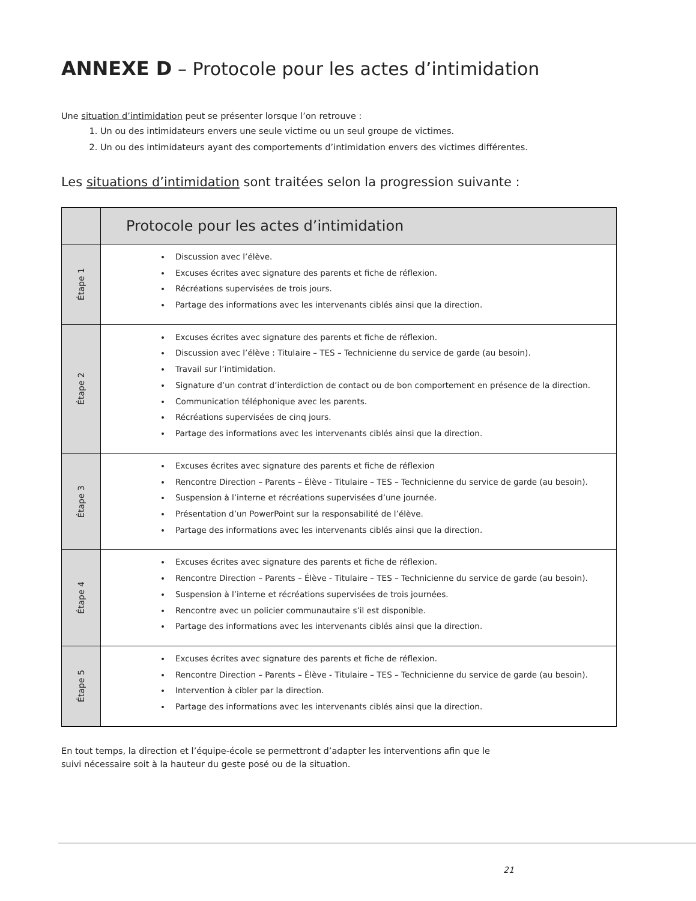ANNEXE D – Protocole pour les actes d’intimidation
Une situation d’intimidation peut se présenter lorsque l’on retrouve :
1. Un ou des intimidateurs envers une seule victime ou un seul groupe de victimes.
2. Un ou des intimidateurs ayant des comportements d’intimidation envers des victimes différentes.
Les situations d’intimidation sont traitées selon la progression suivante :
| | Protocole pour les actes d’intimidation |
| --- | --- |
| Étape 1 | Discussion avec l’élève. Excuses écrites avec signature des parents et fiche de réflexion. Récréations supervisées de trois jours. Partage des informations avec les intervenants ciblés ainsi que la direction. |
| Étape 2 | Excuses écrites avec signature des parents et fiche de réflexion. Discussion avec l’élève : Titulaire – TES – Technicienne du service de garde (au besoin). Travail sur l’intimidation. Signature d’un contrat d’interdiction de contact ou de bon comportement en présence de la direction. Communication téléphonique avec les parents. Récréations supervisées de cinq jours. Partage des informations avec les intervenants ciblés ainsi que la direction. |
| Étape 3 | Excuses écrites avec signature des parents et fiche de réflexion Rencontre Direction – Parents – Élève - Titulaire – TES – Technicienne du service de garde (au besoin). Suspension à l’interne et récréations supervisées d’une journée. Présentation d’un PowerPoint sur la responsabilité de l’élève. Partage des informations avec les intervenants ciblés ainsi que la direction. |
| Étape 4 | Excuses écrites avec signature des parents et fiche de réflexion. Rencontre Direction – Parents – Élève - Titulaire – TES – Technicienne du service de garde (au besoin). Suspension à l’interne et récréations supervisées de trois journées. Rencontre avec un policier communautaire s’il est disponible. Partage des informations avec les intervenants ciblés ainsi que la direction. |
| Étape 5 | Excuses écrites avec signature des parents et fiche de réflexion. Rencontre Direction – Parents – Élève - Titulaire – TES – Technicienne du service de garde (au besoin). Intervention à cibler par la direction. Partage des informations avec les intervenants ciblés ainsi que la direction. |
En tout temps, la direction et l’équipe-école se permettront d’adapter les interventions afin que le
suivi nécessaire soit à la hauteur du geste posé ou de la situation.
21